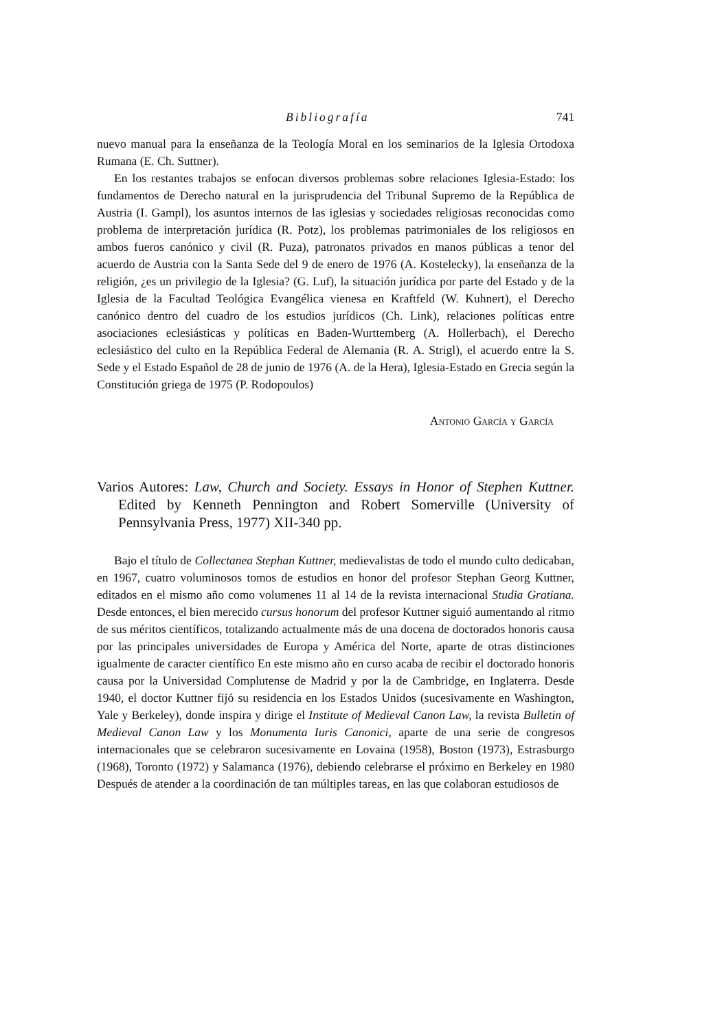Bibliografía 741
nuevo manual para la enseñanza de la Teología Moral en los seminarios de la Iglesia Ortodoxa Rumana (E. Ch. Suttner).
En los restantes trabajos se enfocan diversos problemas sobre relaciones Iglesia-Estado: los fundamentos de Derecho natural en la jurisprudencia del Tribunal Supremo de la República de Austria (I. Gampl), los asuntos internos de las iglesias y sociedades religiosas reconocidas como problema de interpretación jurídica (R. Potz), los problemas patrimoniales de los religiosos en ambos fueros canónico y civil (R. Puza), patronatos privados en manos públicas a tenor del acuerdo de Austria con la Santa Sede del 9 de enero de 1976 (A. Kostelecky), la enseñanza de la religión, ¿es un privilegio de la Iglesia? (G. Luf), la situación jurídica por parte del Estado y de la Iglesia de la Facultad Teológica Evangélica vienesa en Kraftfeld (W. Kuhnert), el Derecho canónico dentro del cuadro de los estudios jurídicos (Ch. Link), relaciones políticas entre asociaciones eclesiásticas y políticas en Baden-Wurttemberg (A. Hollerbach), el Derecho eclesiástico del culto en la República Federal de Alemania (R. A. Strigl), el acuerdo entre la S. Sede y el Estado Español de 28 de junio de 1976 (A. de la Hera), Iglesia-Estado en Grecia según la Constitución griega de 1975 (P. Rodopoulos)
Antonio García y García
Varios Autores: Law, Church and Society. Essays in Honor of Stephen Kuttner. Edited by Kenneth Pennington and Robert Somerville (University of Pennsylvania Press, 1977) XII-340 pp.
Bajo el título de Collectanea Stephan Kuttner, medievalistas de todo el mundo culto dedicaban, en 1967, cuatro voluminosos tomos de estudios en honor del profesor Stephan Georg Kuttner, editados en el mismo año como volumenes 11 al 14 de la revista internacional Studia Gratiana. Desde entonces, el bien merecido cursus honorum del profesor Kuttner siguió aumentando al ritmo de sus méritos científicos, totalizando actualmente más de una docena de doctorados honoris causa por las principales universidades de Europa y América del Norte, aparte de otras distinciones igualmente de caracter científico En este mismo año en curso acaba de recibir el doctorado honoris causa por la Universidad Complutense de Madrid y por la de Cambridge, en Inglaterra. Desde 1940, el doctor Kuttner fijó su residencia en los Estados Unidos (sucesivamente en Washington, Yale y Berkeley), donde inspira y dirige el Institute of Medieval Canon Law, la revista Bulletin of Medieval Canon Law y los Monumenta Iuris Canonici, aparte de una serie de congresos internacionales que se celebraron sucesivamente en Lovaina (1958), Boston (1973), Estrasburgo (1968), Toronto (1972) y Salamanca (1976), debiendo celebrarse el próximo en Berkeley en 1980 Después de atender a la coordinación de tan múltiples tareas, en las que colaboran estudiosos de